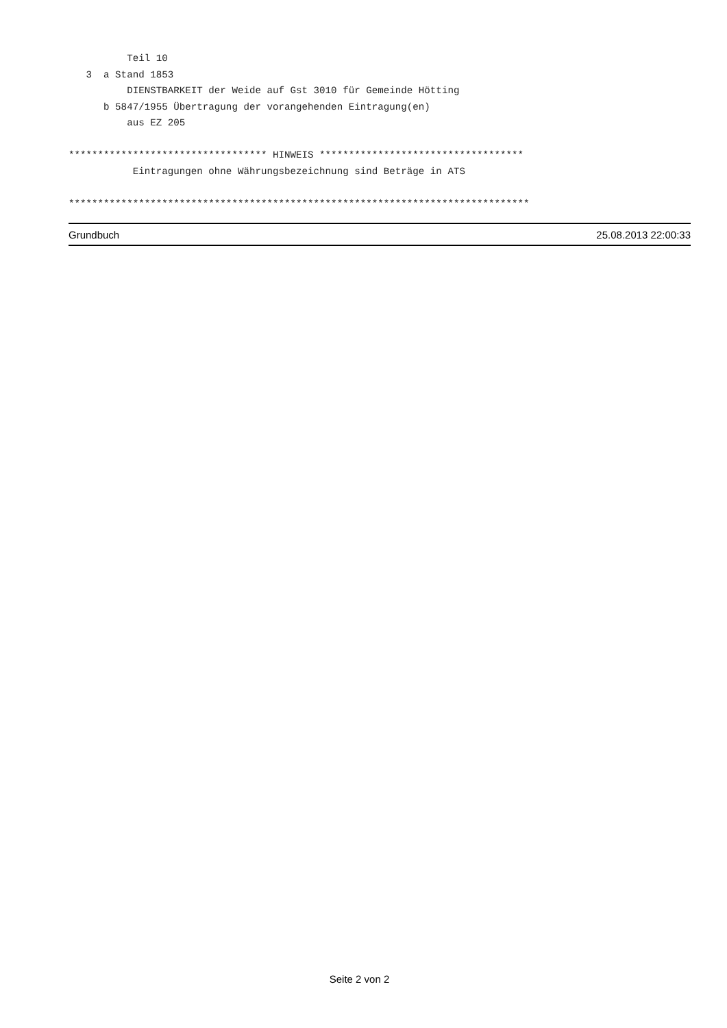Teil 10
   3  a Stand 1853
          DIENSTBARKEIT der Weide auf Gst 3010 für Gemeinde Hötting
      b 5847/1955 Übertragung der vorangehenden Eintragung(en)
          aus EZ 205

********************************** HINWEIS ***********************************
           Eintragungen ohne Währungsbezeichnung sind Beträge in ATS

*******************************************************************************
Grundbuch 25.08.2013 22:00:33
Seite 2 von 2